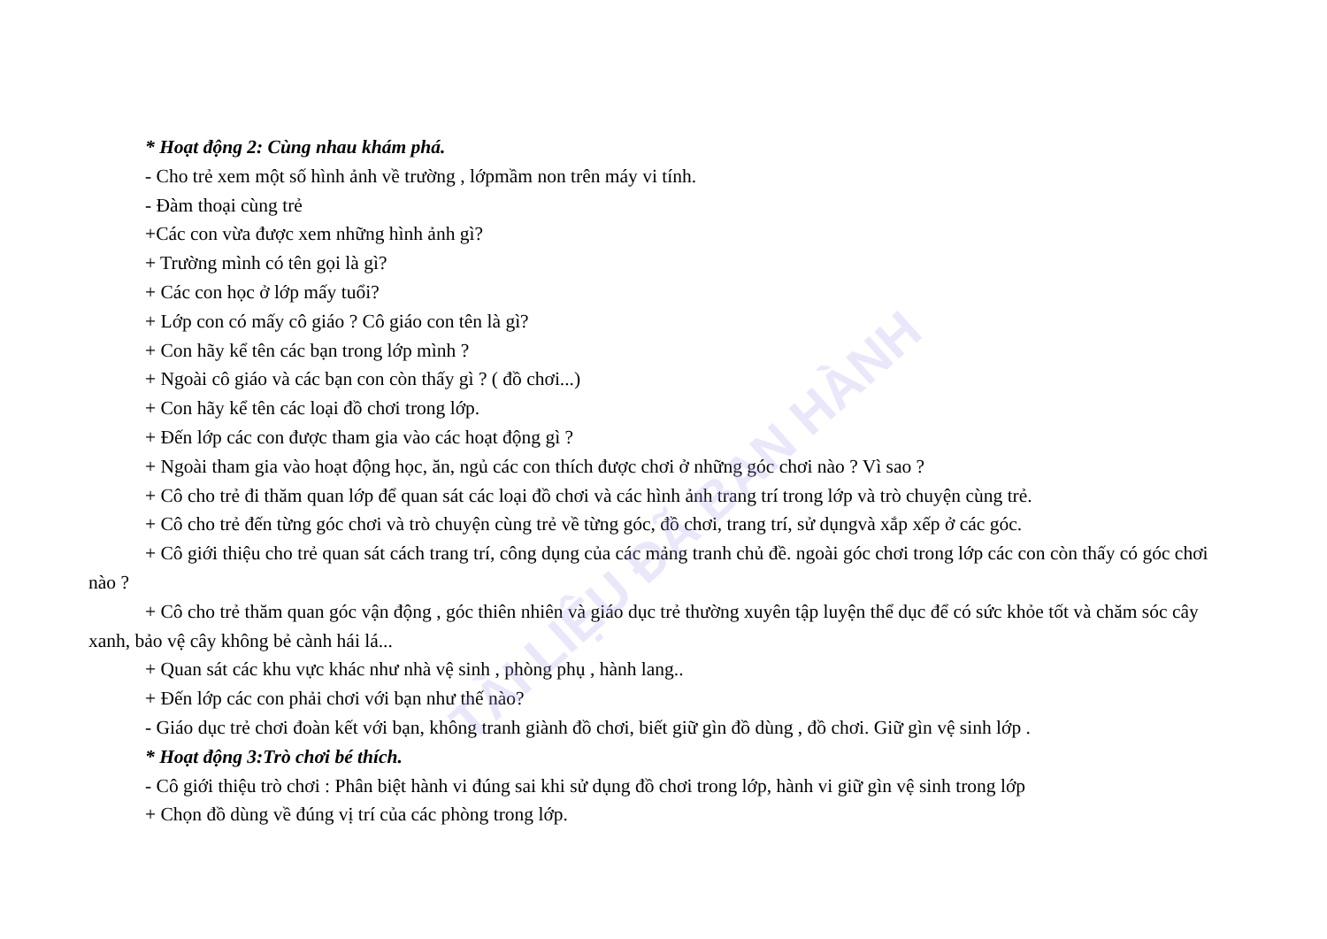TÀI LIỆU ĐÃ BAN HÀNH
* Hoạt động 2: Cùng nhau khám phá.
- Cho trẻ xem một số hình ảnh về trường , lớpmầm non trên máy vi tính.
- Đàm thoại cùng trẻ
+Các con vừa được xem những hình ảnh gì?
+ Trường mình có tên gọi là gì?
+ Các con học ở lớp mấy tuổi?
+ Lớp con có mấy cô giáo ? Cô giáo con tên là gì?
+ Con hãy kể tên các bạn trong lớp mình ?
+ Ngoài cô giáo và các bạn con còn thấy gì ? ( đồ chơi...)
+ Con hãy kể tên các loại đồ chơi trong lớp.
+ Đến lớp các con được tham gia vào các hoạt động gì ?
+ Ngoài tham gia vào hoạt động học, ăn, ngủ các con thích được chơi ở những góc chơi nào ? Vì sao ?
+ Cô cho trẻ đi thăm quan lớp để quan sát các loại đồ chơi và các hình ảnh trang trí trong lớp và trò chuyện cùng trẻ.
+ Cô cho trẻ đến từng góc chơi và trò chuyện cùng trẻ về từng góc, đồ chơi, trang trí, sử dụngvà xắp xếp ở các góc.
+ Cô giới thiệu cho trẻ quan sát cách trang trí, công dụng của các mảng tranh chủ đề. ngoài góc chơi trong lớp các con còn thấy có góc chơi nào ?
+ Cô cho trẻ thăm quan góc vận động , góc thiên nhiên và giáo dục trẻ thường xuyên tập luyện thể dục để có sức khỏe tốt và chăm sóc cây xanh, bảo vệ cây không bẻ cành hái lá...
+ Quan sát các khu vực khác như nhà vệ sinh , phòng phụ , hành lang..
+ Đến lớp các con phải chơi với bạn như thế nào?
- Giáo dục trẻ chơi đoàn kết với bạn, không tranh giành đồ chơi, biết giữ gìn đồ dùng , đồ chơi. Giữ gìn vệ sinh lớp .
* Hoạt động 3:Trò chơi bé thích.
- Cô giới thiệu trò chơi : Phân biệt hành vi đúng sai khi sử dụng đồ chơi trong lớp, hành vi giữ gìn vệ sinh trong lớp
+ Chọn đồ dùng về đúng vị trí của các phòng trong lớp.